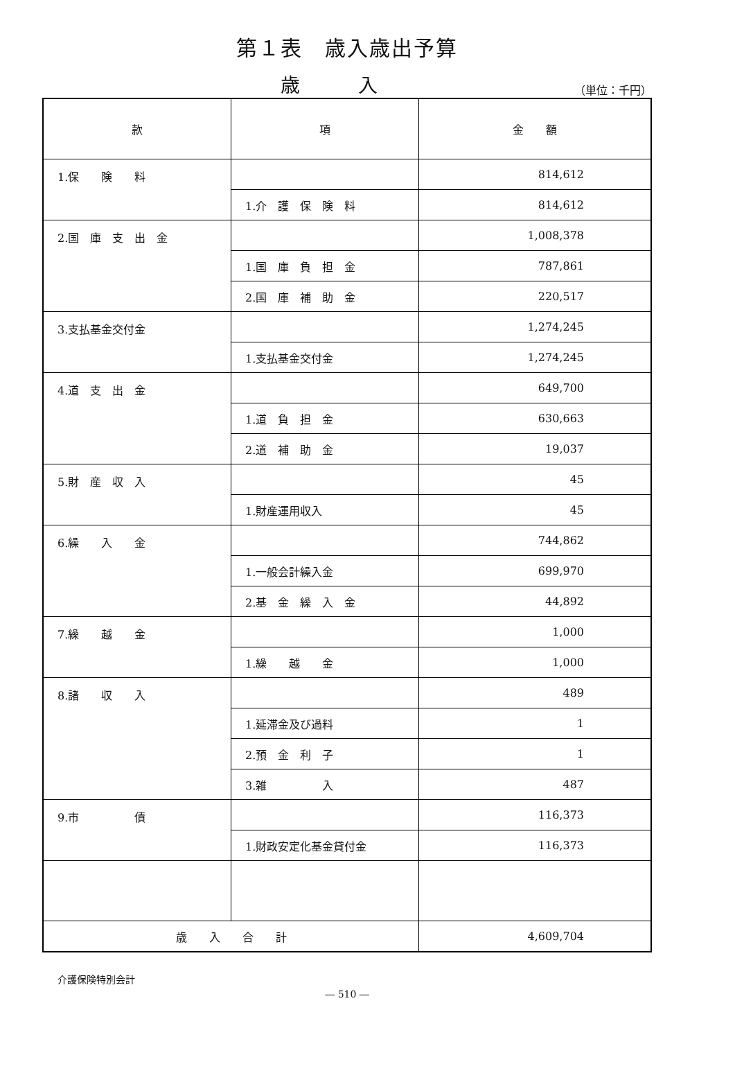第１表　歳入歳出予算
歳　　　入
（単位：千円）
| 款 | 項 | 金 額 |
| --- | --- | --- |
| 1.保 険 料 | | 814,612 |
| | 1.介 護 保 険 料 | 814,612 |
| 2.国 庫 支 出 金 | | 1,008,378 |
| | 1.国 庫 負 担 金 | 787,861 |
| | 2.国 庫 補 助 金 | 220,517 |
| 3.支払基金交付金 | | 1,274,245 |
| | 1.支払基金交付金 | 1,274,245 |
| 4.道 支 出 金 | | 649,700 |
| | 1.道 負 担 金 | 630,663 |
| | 2.道 補 助 金 | 19,037 |
| 5.財 産 収 入 | | 45 |
| | 1.財産運用収入 | 45 |
| 6.繰 入 金 | | 744,862 |
| | 1.一般会計繰入金 | 699,970 |
| | 2.基 金 繰 入 金 | 44,892 |
| 7.繰 越 金 | | 1,000 |
| | 1.繰 越 金 | 1,000 |
| 8.諸 収 入 | | 489 |
| | 1.延滞金及び過料 | 1 |
| | 2.預 金 利 子 | 1 |
| | 3.雑 入 | 487 |
| 9.市 債 | | 116,373 |
| | 1.財政安定化基金貸付金 | 116,373 |
| 歳 入 合 計 | | 4,609,704 |
介護保険特別会計
― 510 ―